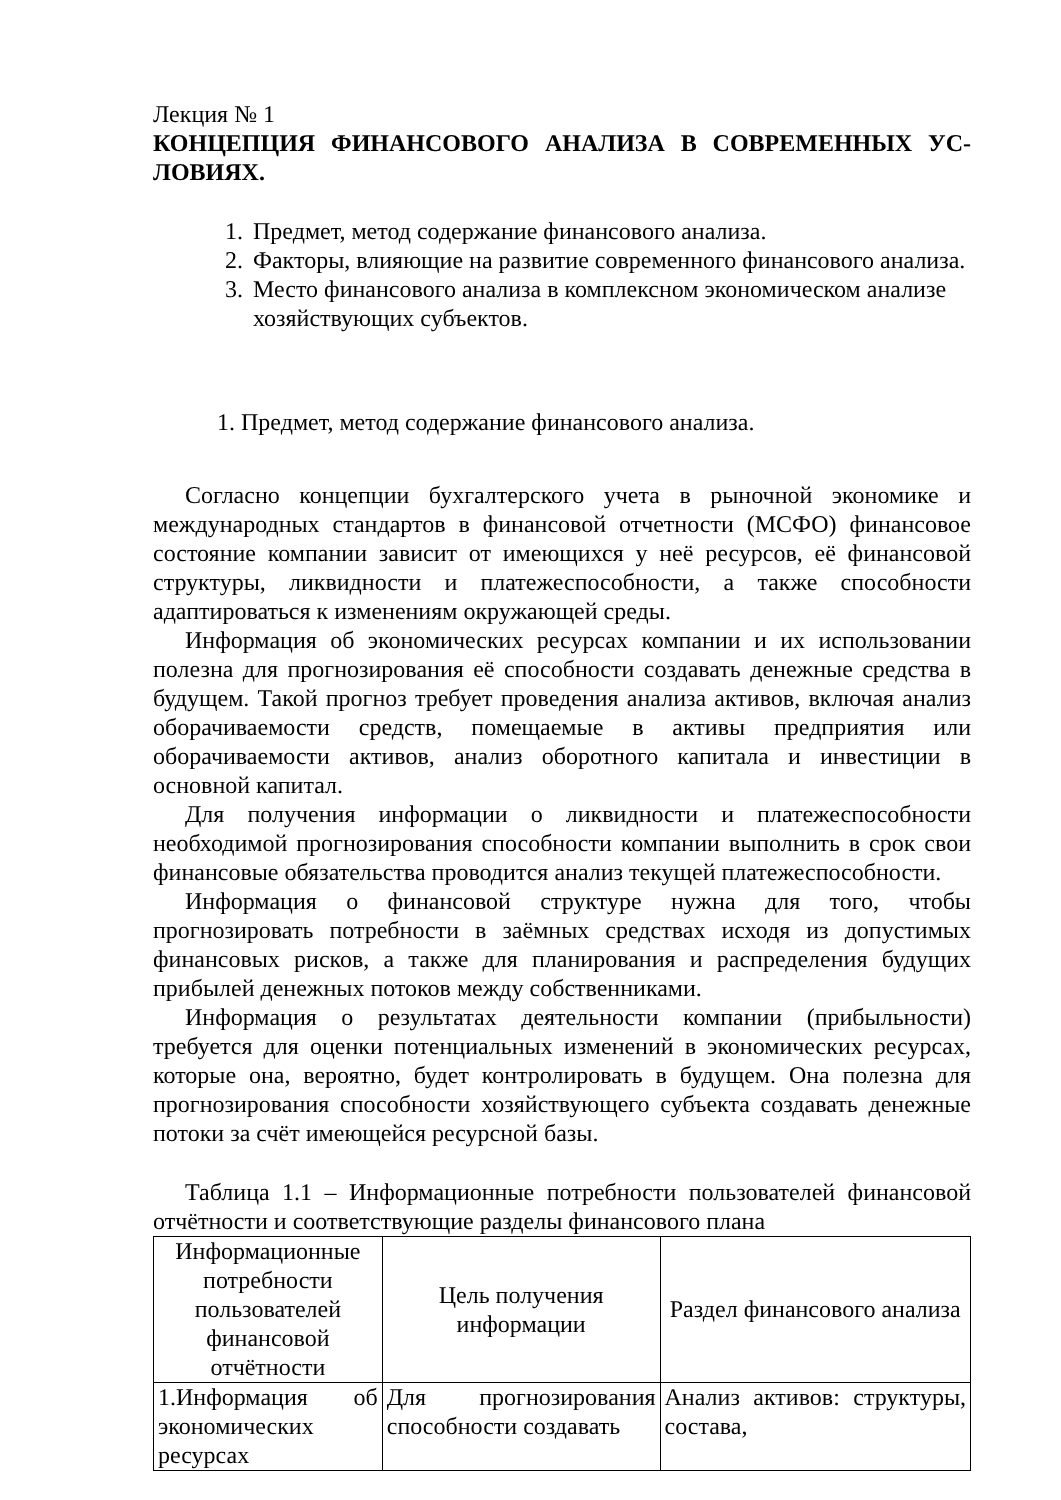Лекция № 1
КОНЦЕПЦИЯ ФИНАНСОВОГО АНАЛИЗА В СОВРЕМЕННЫХ УС-ЛОВИЯХ.
1. Предмет, метод содержание финансового анализа.
2. Факторы, влияющие на развитие современного финансового анализа.
3. Место финансового анализа в комплексном экономическом анализе хозяйствующих субъектов.
1. Предмет, метод содержание финансового анализа.
Согласно концепции бухгалтерского учета в рыночной экономике и международных стандартов в финансовой отчетности (МСФО) финансовое состояние компании зависит от имеющихся у неё ресурсов, её финансовой структуры, ликвидности и платежеспособности, а также способности адаптироваться к изменениям окружающей среды.
Информация об экономических ресурсах компании и их использовании полезна для прогнозирования её способности создавать денежные средства в будущем. Такой прогноз требует проведения анализа активов, включая анализ оборачиваемости средств, помещаемые в активы предприятия или оборачиваемости активов, анализ оборотного капитала и инвестиции в основной капитал.
Для получения информации о ликвидности и платежеспособности необходимой прогнозирования способности компании выполнить в срок свои финансовые обязательства проводится анализ текущей платежеспособности.
Информация о финансовой структуре нужна для того, чтобы прогнозировать потребности в заёмных средствах исходя из допустимых финансовых рисков, а также для планирования и распределения будущих прибылей денежных потоков между собственниками.
Информация о результатах деятельности компании (прибыльности) требуется для оценки потенциальных изменений в экономических ресурсах, которые она, вероятно, будет контролировать в будущем. Она полезна для прогнозирования способности хозяйствующего субъекта создавать денежные потоки за счёт имеющейся ресурсной базы.
Таблица 1.1 – Информационные потребности пользователей финансовой отчётности и соответствующие разделы финансового плана
| Информационные потребности пользователей финансовой отчётности | Цель получения информации | Раздел финансового анализа |
| --- | --- | --- |
| 1.Информация об экономических ресурсах | Для прогнозирования способности создавать | Анализ активов: структуры, состава, |